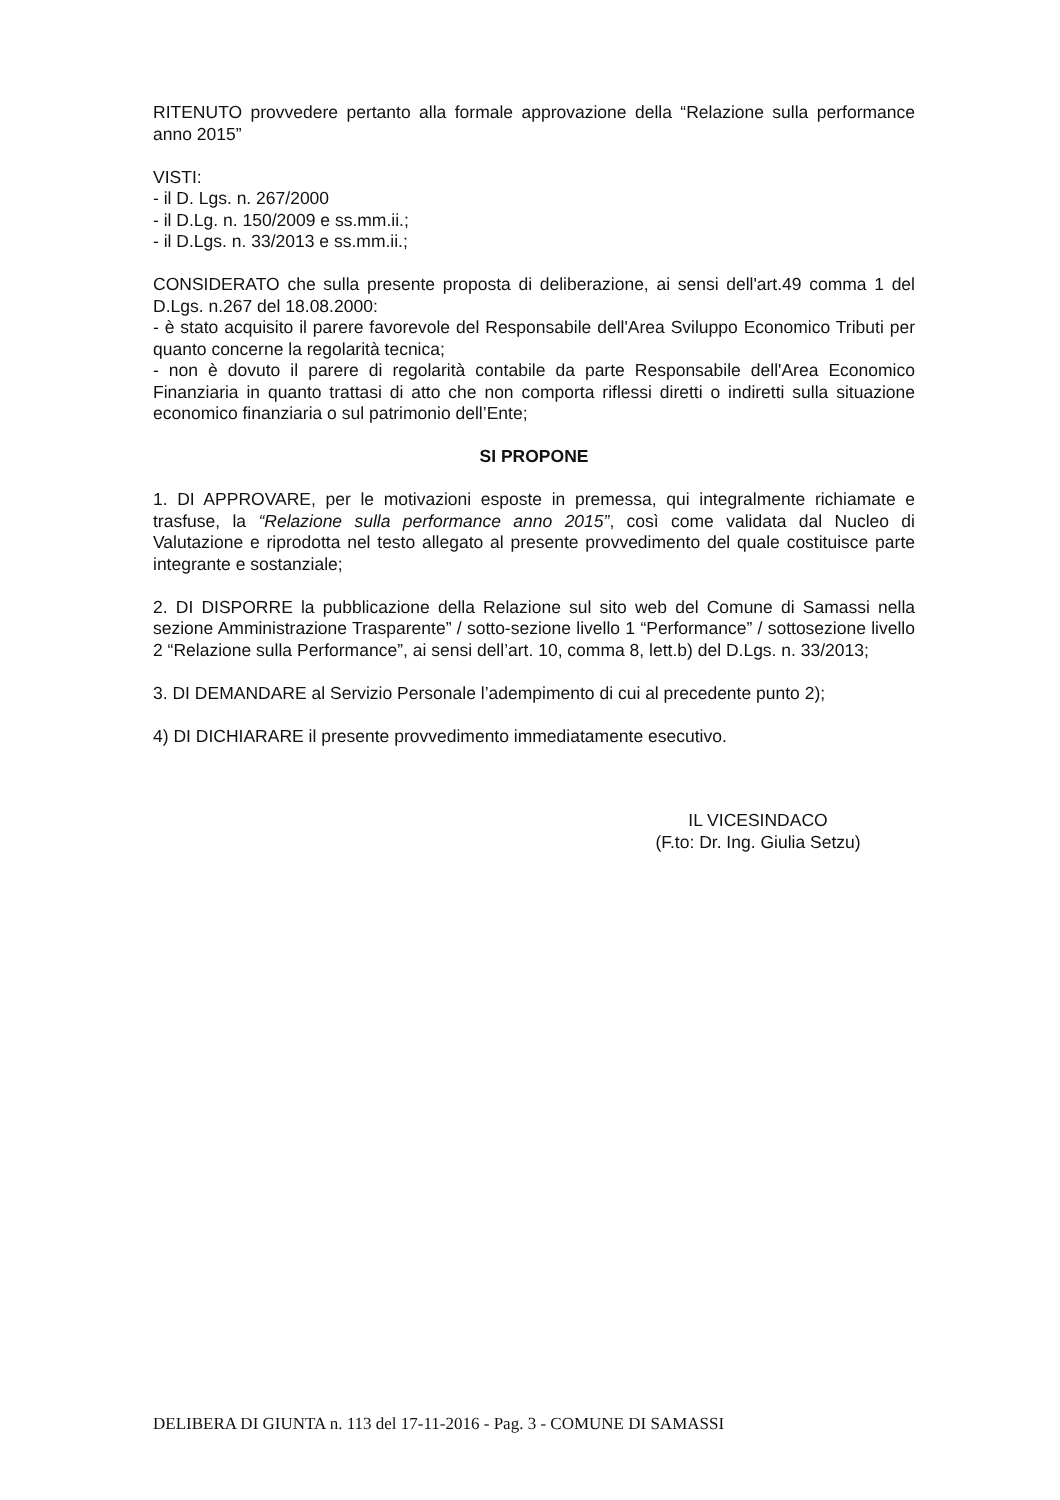RITENUTO provvedere pertanto alla formale approvazione della “Relazione sulla performance anno 2015”
VISTI:
- il D. Lgs. n. 267/2000
- il D.Lg. n. 150/2009 e ss.mm.ii.;
- il D.Lgs. n. 33/2013 e ss.mm.ii.;
CONSIDERATO che sulla presente proposta di deliberazione, ai sensi dell'art.49 comma 1 del D.Lgs. n.267 del 18.08.2000:
- è stato acquisito il parere favorevole del Responsabile dell'Area Sviluppo Economico Tributi per quanto concerne la regolarità tecnica;
- non è dovuto il parere di regolarità contabile da parte Responsabile dell'Area Economico Finanziaria in quanto trattasi di atto che non comporta riflessi diretti o indiretti sulla situazione economico finanziaria o sul patrimonio dell’Ente;
SI PROPONE
1. DI APPROVARE, per le motivazioni esposte in premessa, qui integralmente richiamate e trasfuse, la “Relazione sulla performance anno 2015”, così come validata dal Nucleo di Valutazione e riprodotta nel testo allegato al presente provvedimento del quale costituisce parte integrante e sostanziale;
2. DI DISPORRE la pubblicazione della Relazione sul sito web del Comune di Samassi nella sezione Amministrazione Trasparente” / sotto-sezione livello 1 “Performance” / sottosezione livello 2 “Relazione sulla Performance”, ai sensi dell’art. 10, comma 8, lett.b) del D.Lgs. n. 33/2013;
3. DI DEMANDARE al Servizio Personale l’adempimento di cui al precedente punto 2);
4) DI DICHIARARE il presente provvedimento immediatamente esecutivo.
IL VICESINDACO
(F.to: Dr. Ing. Giulia Setzu)
DELIBERA DI GIUNTA n. 113 del 17-11-2016 - Pag. 3 - COMUNE DI SAMASSI